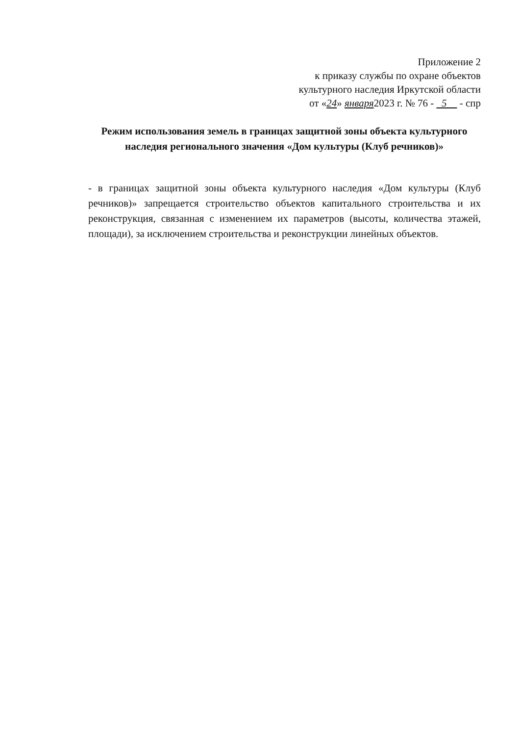Приложение 2
к приказу службы по охране объектов
культурного наследия Иркутской области
от «24» января2023 г. № 76 - 5 - спр
Режим использования земель в границах защитной зоны объекта культурного наследия регионального значения «Дом культуры (Клуб речников)»
- в границах защитной зоны объекта культурного наследия «Дом культуры (Клуб речников)» запрещается строительство объектов капитального строительства и их реконструкция, связанная с изменением их параметров (высоты, количества этажей, площади), за исключением строительства и реконструкции линейных объектов.